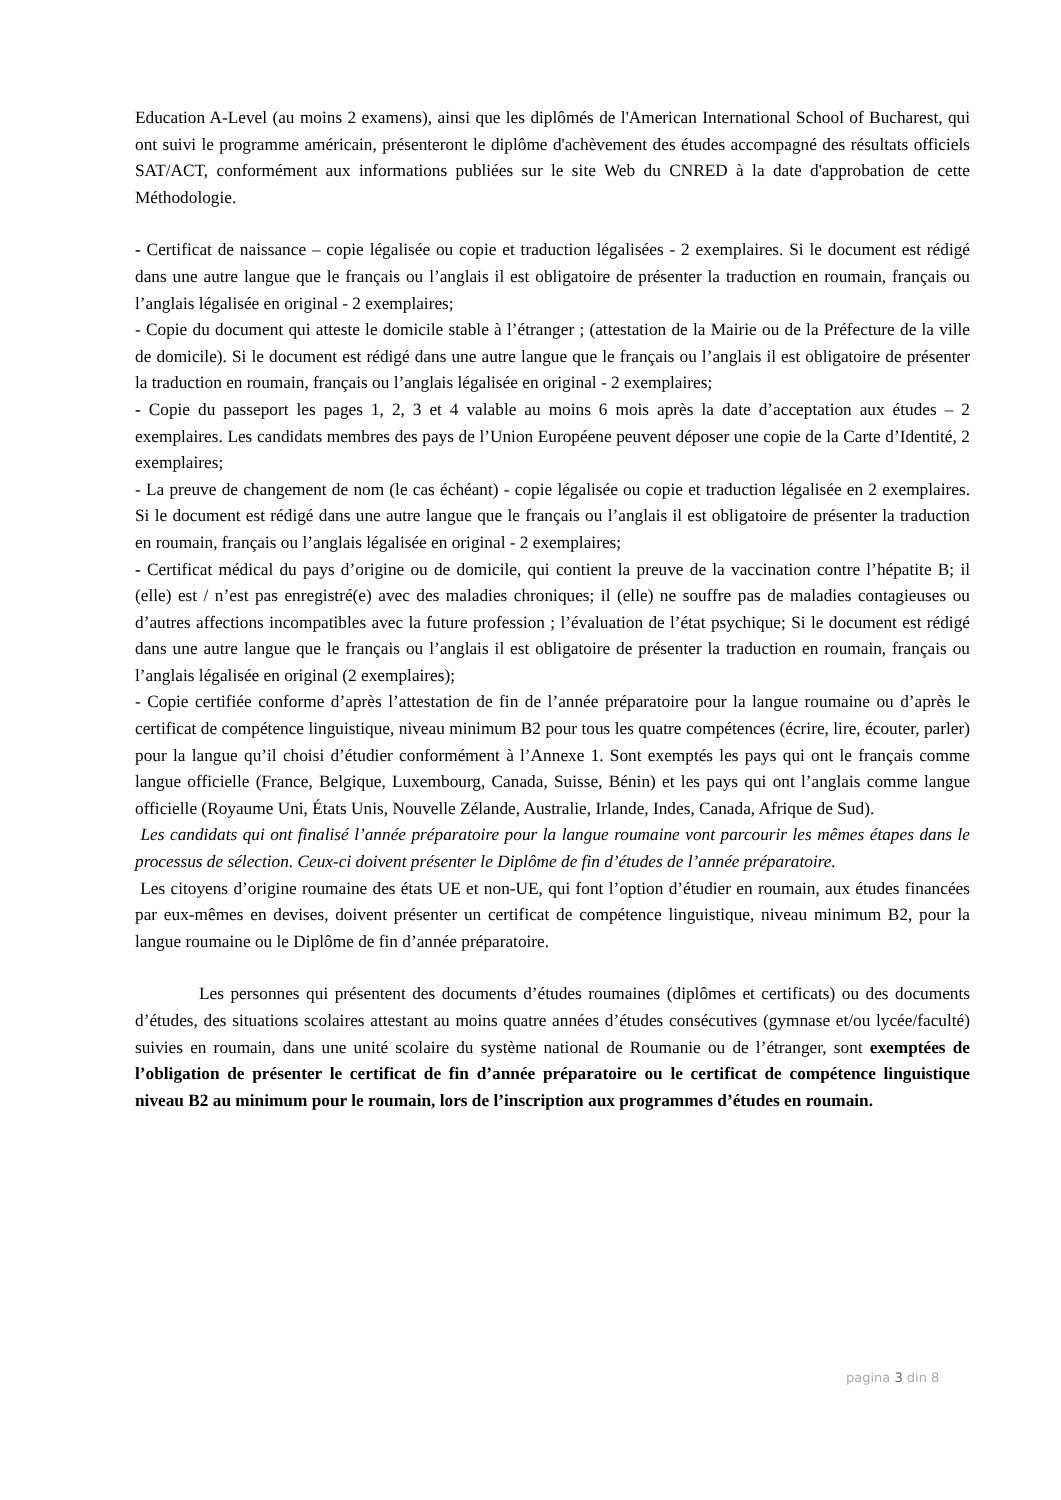Education A-Level (au moins 2 examens), ainsi que les diplômés de l'American International School of Bucharest, qui ont suivi le programme américain, présenteront le diplôme d'achèvement des études accompagné des résultats officiels SAT/ACT, conformément aux informations publiées sur le site Web du CNRED à la date d'approbation de cette Méthodologie.
- Certificat de naissance – copie légalisée ou copie et traduction légalisées - 2 exemplaires. Si le document est rédigé dans une autre langue que le français ou l’anglais il est obligatoire de présenter la traduction en roumain, français ou l’anglais légalisée en original - 2 exemplaires;
- Copie du document qui atteste le domicile stable à l’étranger ; (attestation de la Mairie ou de la Préfecture de la ville de domicile). Si le document est rédigé dans une autre langue que le français ou l’anglais il est obligatoire de présenter la traduction en roumain, français ou l’anglais légalisée en original - 2 exemplaires;
- Copie du passeport les pages 1, 2, 3 et 4 valable au moins 6 mois après la date d’acceptation aux études – 2 exemplaires. Les candidats membres des pays de l’Union Européene peuvent déposer une copie de la Carte d’Identité, 2 exemplaires;
- La preuve de changement de nom (le cas échéant) - copie légalisée ou copie et traduction légalisée en 2 exemplaires. Si le document est rédigé dans une autre langue que le français ou l’anglais il est obligatoire de présenter la traduction en roumain, français ou l’anglais légalisée en original - 2 exemplaires;
- Certificat médical du pays d’origine ou de domicile, qui contient la preuve de la vaccination contre l’hépatite B; il (elle) est / n’est pas enregistré(e) avec des maladies chroniques; il (elle) ne souffre pas de maladies contagieuses ou d’autres affections incompatibles avec la future profession ; l’évaluation de l’état psychique; Si le document est rédigé dans une autre langue que le français ou l’anglais il est obligatoire de présenter la traduction en roumain, français ou l’anglais légalisée en original (2 exemplaires);
- Copie certifiée conforme d’après l’attestation de fin de l’année préparatoire pour la langue roumaine ou d’après le certificat de compétence linguistique, niveau minimum B2 pour tous les quatre compétences (écrire, lire, écouter, parler) pour la langue qu’il choisi d’étudier conformément à l’Annexe 1. Sont exemptés les pays qui ont le français comme langue officielle (France, Belgique, Luxembourg, Canada, Suisse, Bénin) et les pays qui ont l’anglais comme langue officielle (Royaume Uni, États Unis, Nouvelle Zélande, Australie, Irlande, Indes, Canada, Afrique de Sud).
Les candidats qui ont finalisé l’année préparatoire pour la langue roumaine vont parcourir les mêmes étapes dans le processus de sélection. Ceux-ci doivent présenter le Diplôme de fin d’études de l’année préparatoire.
Les citoyens d’origine roumaine des états UE et non-UE, qui font l’option d’étudier en roumain, aux études financées par eux-mêmes en devises, doivent présenter un certificat de compétence linguistique, niveau minimum B2, pour la langue roumaine ou le Diplôme de fin d’année préparatoire.
Les personnes qui présentent des documents d’études roumaines (diplômes et certificats) ou des documents d’études, des situations scolaires attestant au moins quatre années d’études consécutives (gymnase et/ou lycée/faculté) suivies en roumain, dans une unité scolaire du système national de Roumanie ou de l’étranger, sont exemptées de l’obligation de présenter le certificat de fin d’année préparatoire ou le certificat de compétence linguistique niveau B2 au minimum pour le roumain, lors de l’inscription aux programmes d’études en roumain.
pagina 3 din 8